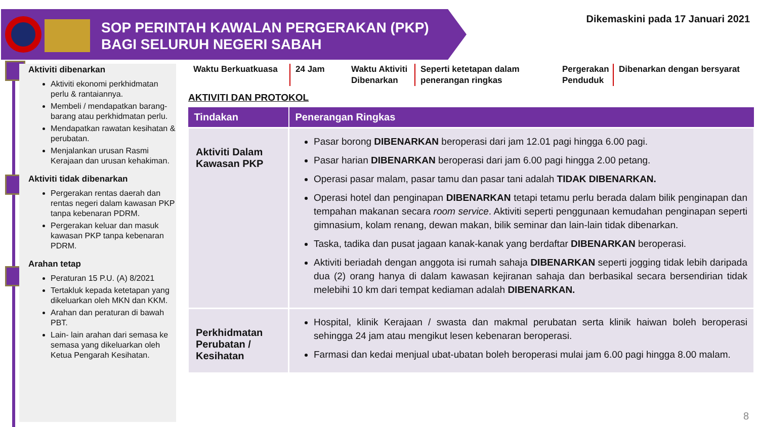SOP PERINTAH KAWALAN PERGERAKAN (PKP)
BAGI SELURUH NEGERI SABAH
Dikemaskini pada 17 Januari 2021
Aktiviti dibenarkan
Aktiviti ekonomi perkhidmatan perlu & rantaiannya.
Membeli / mendapatkan barang-barang atau perkhidmatan perlu.
Mendapatkan rawatan kesihatan & perubatan.
Menjalankan urusan Rasmi Kerajaan dan urusan kehakiman.
Aktiviti tidak dibenarkan
Pergerakan rentas daerah dan rentas negeri dalam kawasan PKP tanpa kebenaran PDRM.
Pergerakan keluar dan masuk kawasan PKP tanpa kebenaran PDRM.
Arahan tetap
Peraturan 15 P.U. (A) 8/2021
Tertakluk kepada ketetapan yang dikeluarkan oleh MKN dan KKM.
Arahan dan peraturan di bawah PBT.
Lain- lain arahan dari semasa ke semasa yang dikeluarkan oleh Ketua Pengarah Kesihatan.
Waktu Berkuatkuasa
24 Jam Waktu Aktiviti Dibenarkan
Seperti ketetapan dalam penerangan ringkas
Pergerakan Penduduk
Dibenarkan dengan bersyarat
AKTIVITI DAN PROTOKOL
| Tindakan | Penerangan Ringkas |
| --- | --- |
| Aktiviti Dalam Kawasan PKP | Pasar borong DIBENARKAN beroperasi dari jam 12.01 pagi hingga 6.00 pagi. Pasar harian DIBENARKAN beroperasi dari jam 6.00 pagi hingga 2.00 petang. Operasi pasar malam, pasar tamu dan pasar tani adalah TIDAK DIBENARKAN. Operasi hotel dan penginapan DIBENARKAN tetapi tetamu perlu berada dalam bilik penginapan dan tempahan makanan secara room service . Aktiviti seperti penggunaan kemudahan penginapan seperti gimnasium, kolam renang, dewan makan, bilik seminar dan lain-lain tidak dibenarkan. Taska, tadika dan pusat jagaan kanak-kanak yang berdaftar DIBENARKAN beroperasi. Aktiviti beriadah dengan anggota isi rumah sahaja DIBENARKAN seperti jogging tidak lebih daripada dua (2) orang hanya di dalam kawasan kejiranan sahaja dan berbasikal secara bersendirian tidak melebihi 10 km dari tempat kediaman adalah DIBENARKAN. |
| Perkhidmatan Perubatan / Kesihatan | Hospital, klinik Kerajaan / swasta dan makmal perubatan serta klinik haiwan boleh beroperasi sehingga 24 jam atau mengikut lesen kebenaran beroperasi. Farmasi dan kedai menjual ubat-ubatan boleh beroperasi mulai jam 6.00 pagi hingga 8.00 malam. |
8